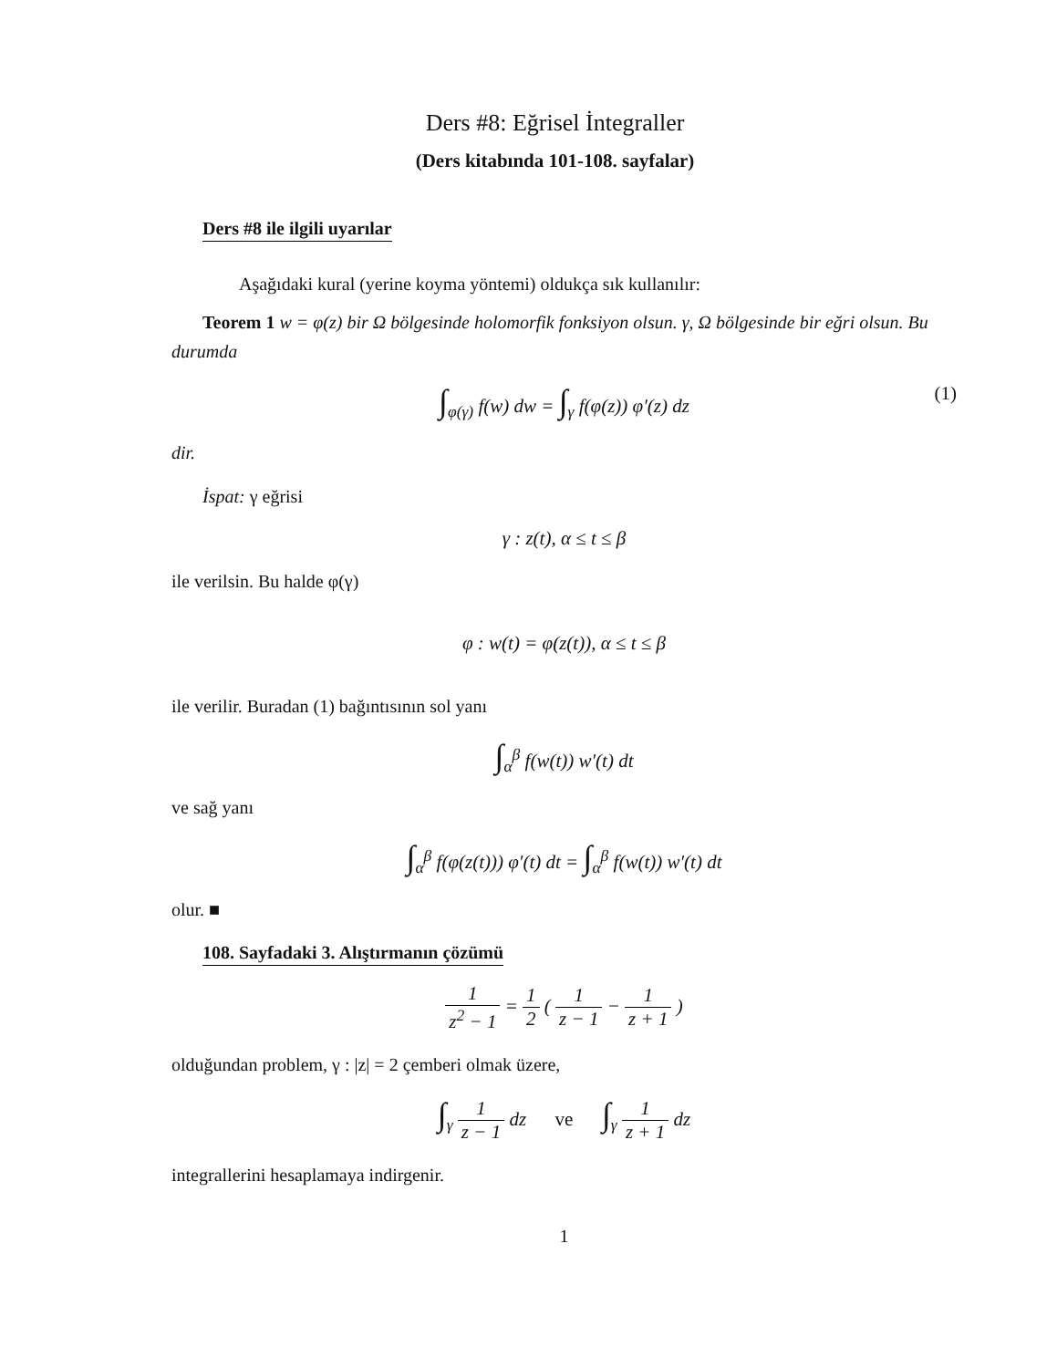Ders #8: Eğrisel İntegraller
(Ders kitabında 101-108. sayfalar)
Ders #8 ile ilgili uyarılar
Aşağıdaki kural (yerine koyma yöntemi) oldukça sık kullanılır:
Teorem 1 w = φ(z) bir Ω bölgesinde holomorfik fonksiyon olsun. γ, Ω bölgesinde bir eğri olsun. Bu durumda
∫<sub>φ(γ)</sub> f(w) dw = ∫<sub>γ</sub> f(φ(z)) φ′(z) dz (1)
dir.
İspat: γ eğrisi
γ : z(t), α ≤ t ≤ β
ile verilsin. Bu halde φ(γ)
φ : w(t) = φ(z(t)), α ≤ t ≤ β
ile verilir. Buradan (1) bağıntısının sol yanı
∫<sub>α</sub><sup>β</sup> f(w(t)) w′(t) dt
ve sağ yanı
∫<sub>α</sub><sup>β</sup> f(φ(z(t))) φ′(t) dt = ∫<sub>α</sub><sup>β</sup> f(w(t)) w′(t) dt
olur. ■
108. Sayfadaki 3. Alıştırmanın çözümü
1 z<sup>2</sup> − 1 = 1 2 ( 1 z − 1 − 1 z + 1 )
olduğundan problem, γ : |z| = 2 çemberi olmak üzere,
∫<sub>γ</sub> 1 z − 1 dz ve ∫<sub>γ</sub> 1 z + 1 dz
integrallerini hesaplamaya indirgenir.
1